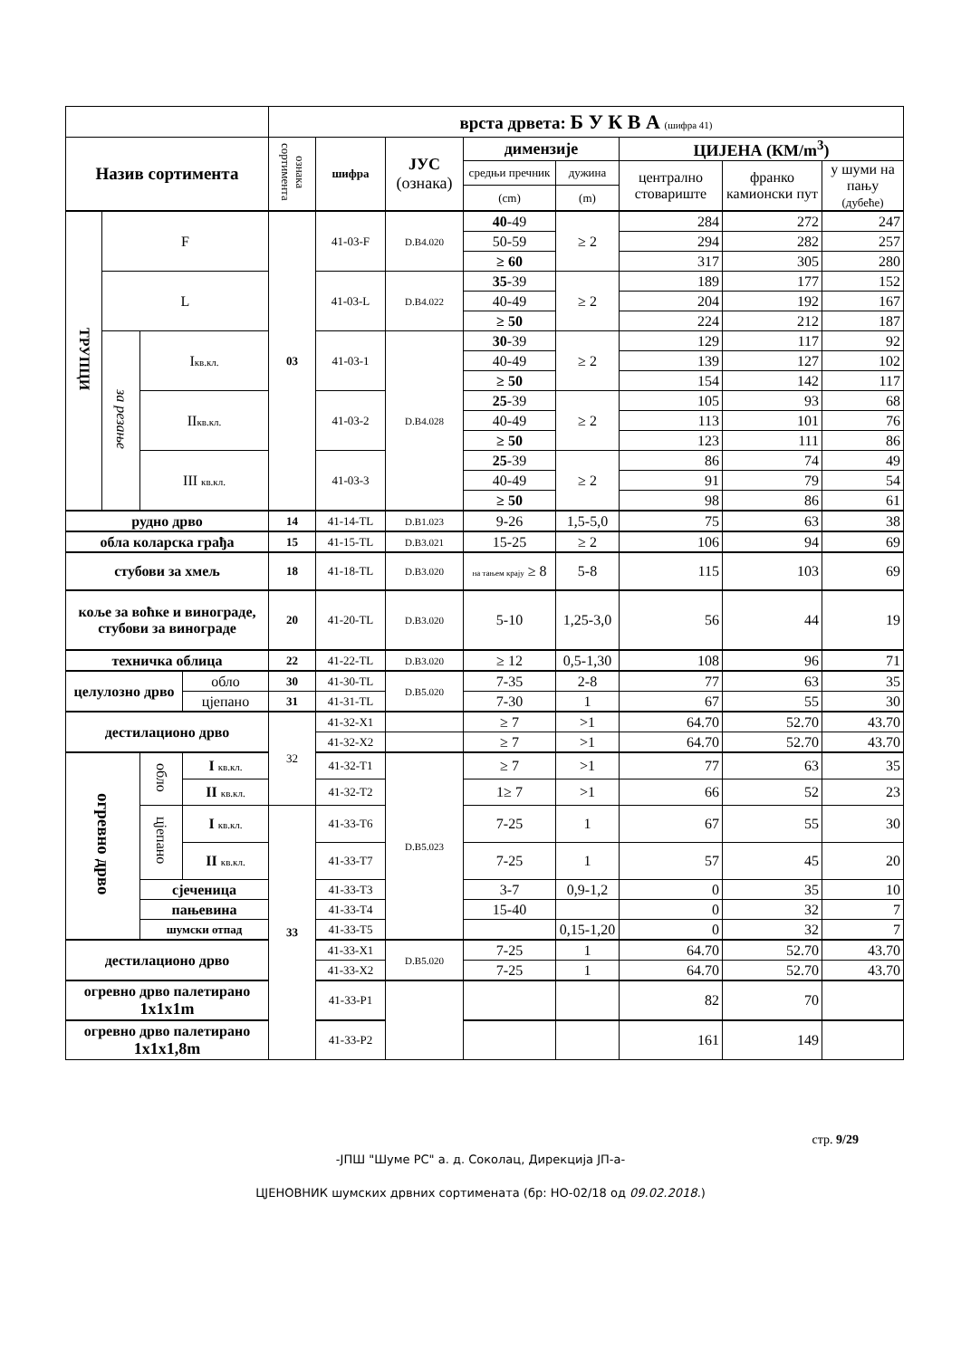| | | | | врста дрвета: Б У К В А (шифра 41) | | | | | | | |
| Назив сортимента | | | | ознака сортимента | шифра | ЈУС (ознака) | димензије | | ЦИЈЕНА (КМ/m<sup>3</sup>) | | |
| | | | | | | | средњи пречник | дужина | централно стовариште | франко камионски пут | у шуми на пању (дубеће) |
| | | | | | | | (cm) | (m) | | | |
| ТРУПЦИ | F | | | 03 | 41-03-F | D.B4.020 | 40 -49 | ≥ 2 | 284 | 272 | 247 |
| | | | | | | | 50-59 | | 294 | 282 | 257 |
| | | | | | | | ≥ 60 | | 317 | 305 | 280 |
| | L | | | | 41-03-L | D.B4.022 | 35 -39 | ≥ 2 | 189 | 177 | 152 |
| | | | | | | | 40-49 | | 204 | 192 | 167 |
| | | | | | | | ≥ 50 | | 224 | 212 | 187 |
| | за резање | I кв.кл. | | | 41-03-1 | D.B4.028 | 30 -39 | ≥ 2 | 129 | 117 | 92 |
| | | | | | | | 40-49 | | 139 | 127 | 102 |
| | | | | | | | ≥ 50 | | 154 | 142 | 117 |
| | | II кв.кл. | | | 41-03-2 | | 25 -39 | ≥ 2 | 105 | 93 | 68 |
| | | | | | | | 40-49 | | 113 | 101 | 76 |
| | | | | | | | ≥ 50 | | 123 | 111 | 86 |
| | | III кв.кл. | | | 41-03-3 | | 25 -39 | ≥ 2 | 86 | 74 | 49 |
| | | | | | | | 40-49 | | 91 | 79 | 54 |
| | | | | | | | ≥ 50 | | 98 | 86 | 61 |
| рудно дрво | | | | 14 | 41-14-TL | D.B1.023 | 9-26 | 1,5-5,0 | 75 | 63 | 38 |
| обла коларска грађа | | | | 15 | 41-15-TL | D.B3.021 | 15-25 | ≥ 2 | 106 | 94 | 69 |
| стубови за хмељ | | | | 18 | 41-18-TL | D.B3.020 | на тањем крају ≥ 8 | 5-8 | 115 | 103 | 69 |
| коље за воћке и винограде, стубови за винограде | | | | 20 | 41-20-TL | D.B3.020 | 5-10 | 1,25-3,0 | 56 | 44 | 19 |
| техничка облица | | | | 22 | 41-22-TL | D.B3.020 | ≥ 12 | 0,5-1,30 | 108 | 96 | 71 |
| целулозно дрво | | | обло | 30 | 41-30-TL | D.B5.020 | 7-35 | 2-8 | 77 | 63 | 35 |
| | | | цјепано | 31 | 41-31-TL | | 7-30 | 1 | 67 | 55 | 30 |
| дестилационо дрво | | | | 32 | 41-32-X1 | | ≥ 7 | >1 | 64.70 | 52.70 | 43.70 |
| | | | | | 41-32-X2 | | ≥ 7 | >1 | 64.70 | 52.70 | 43.70 |
| огревно дрво | | обло | I кв.кл. | | 41-32-T1 | D.B5.023 | ≥ 7 | >1 | 77 | 63 | 35 |
| | | | II кв.кл. | | 41-32-T2 | | 1≥ 7 | >1 | 66 | 52 | 23 |
| | | цјепано | I кв.кл. | 33 | 41-33-T6 | | 7-25 | 1 | 67 | 55 | 30 |
| | | | II кв.кл. | | 41-33-T7 | | 7-25 | 1 | 57 | 45 | 20 |
| | | сјеченица | | | 41-33-T3 | | 3-7 | 0,9-1,2 | 0 | 35 | 10 |
| | | пањевина | | | 41-33-T4 | | 15-40 | | 0 | 32 | 7 |
| | | шумски отпад | | | 41-33-T5 | | | 0,15-1,20 | 0 | 32 | 7 |
| дестилационо дрво | | | | | 41-33-X1 | D.B5.020 | 7-25 | 1 | 64.70 | 52.70 | 43.70 |
| | | | | | 41-33-X2 | | 7-25 | 1 | 64.70 | 52.70 | 43.70 |
| огревно дрво палетирано 1x1x1m | | | | | 41-33-P1 | | | | 82 | 70 | |
| огревно дрво палетирано 1x1x1,8m | | | | | 41-33-P2 | | | | 161 | 149 | |
стр. 9/29
-ЈПШ "Шуме РС" а. д. Соколац, Дирекција ЈП-а-
ЦЈЕНОВНИК шумских дрвних сортимената (бр: НО-02/18 од 09.02.2018.)